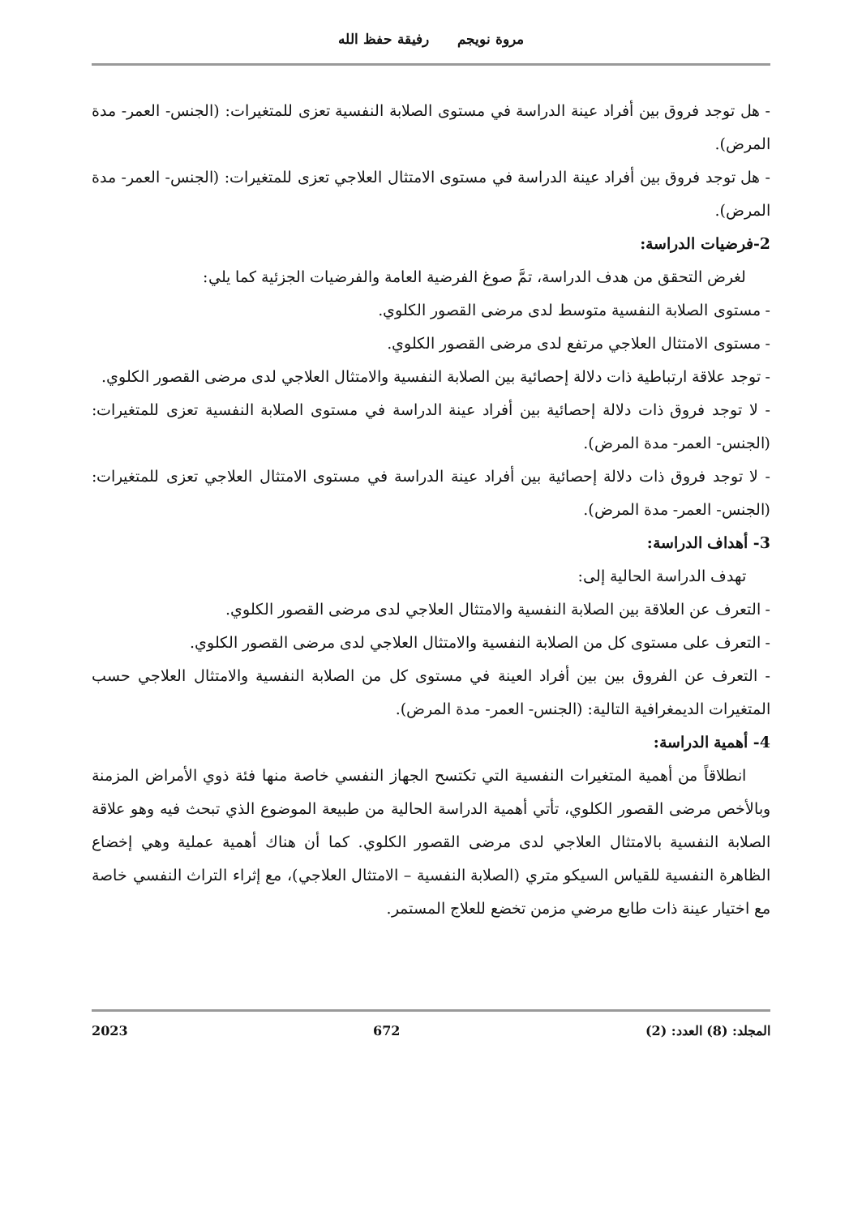مروة نويجم رفيقة حفظ الله
- هل توجد فروق بين أفراد عينة الدراسة في مستوى الصلابة النفسية تعزى للمتغيرات: (الجنس- العمر- مدة المرض).
- هل توجد فروق بين أفراد عينة الدراسة في مستوى الامتثال العلاجي تعزى للمتغيرات: (الجنس- العمر- مدة المرض).
2-فرضيات الدراسة:
لغرض التحقق من هدف الدراسة، تمَّ صوغ الفرضية العامة والفرضيات الجزئية كما يلي:
- مستوى الصلابة النفسية متوسط لدى مرضى القصور الكلوي.
- مستوى الامتثال العلاجي مرتفع لدى مرضى القصور الكلوي.
- توجد علاقة ارتباطية ذات دلالة إحصائية بين الصلابة النفسية والامتثال العلاجي لدى مرضى القصور الكلوي.
- لا توجد فروق ذات دلالة إحصائية بين أفراد عينة الدراسة في مستوى الصلابة النفسية تعزى للمتغيرات: (الجنس- العمر- مدة المرض).
- لا توجد فروق ذات دلالة إحصائية بين أفراد عينة الدراسة في مستوى الامتثال العلاجي تعزى للمتغيرات: (الجنس- العمر- مدة المرض).
3- أهداف الدراسة:
تهدف الدراسة الحالية إلى:
- التعرف عن العلاقة بين الصلابة النفسية والامتثال العلاجي لدى مرضى القصور الكلوي.
- التعرف على مستوى كل من الصلابة النفسية والامتثال العلاجي لدى مرضى القصور الكلوي.
- التعرف عن الفروق بين بين أفراد العينة في مستوى كل من الصلابة النفسية والامتثال العلاجي حسب المتغيرات الديمغرافية التالية: (الجنس- العمر- مدة المرض).
4- أهمية الدراسة:
انطلاقاً من أهمية المتغيرات النفسية التي تكتسح الجهاز النفسي خاصة منها فئة ذوي الأمراض المزمنة وبالأخص مرضى القصور الكلوي، تأتي أهمية الدراسة الحالية من طبيعة الموضوع الذي تبحث فيه وهو علاقة الصلابة النفسية بالامتثال العلاجي لدى مرضى القصور الكلوي. كما أن هناك أهمية عملية وهي إخضاع الظاهرة النفسية للقياس السيكو متري (الصلابة النفسية – الامتثال العلاجي)، مع إثراء التراث النفسي خاصة مع اختيار عينة ذات طابع مرضي مزمن تخضع للعلاج المستمر.
المجلد: (8) العدد: (2) 672 2023